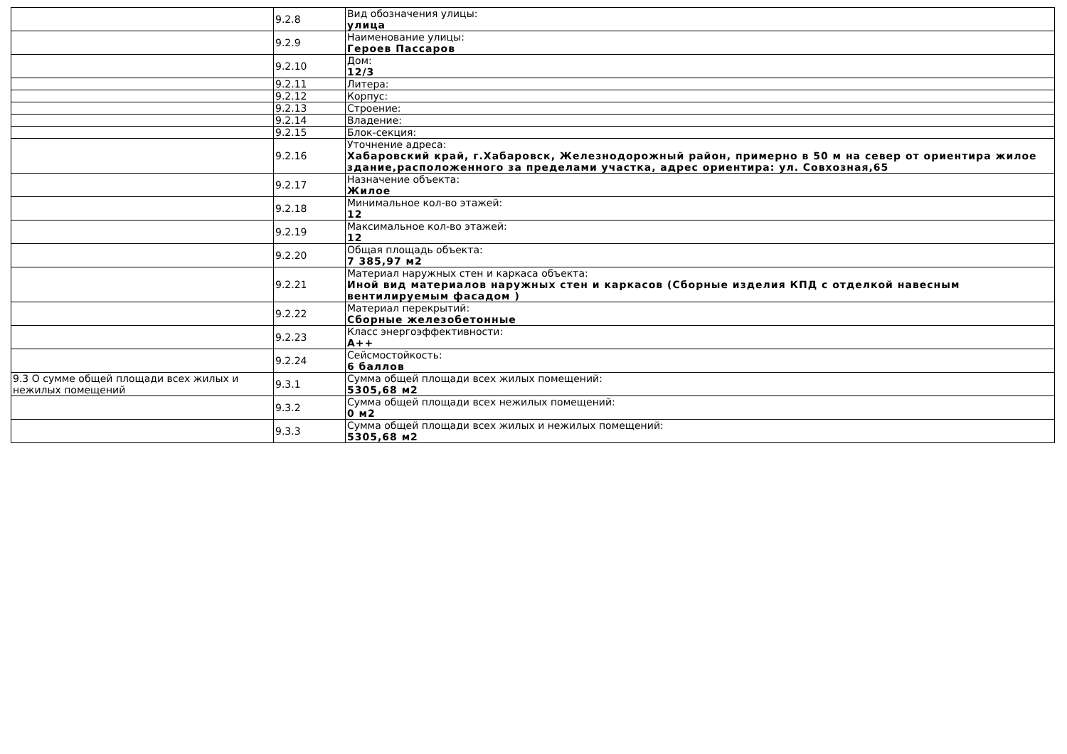| | 9.2.8 | Вид обозначения улицы: улица |
| | 9.2.9 | Наименование улицы: Героев Пассаров |
| | 9.2.10 | Дом: 12/3 |
| | 9.2.11 | Литера: |
| | 9.2.12 | Корпус: |
| | 9.2.13 | Строение: |
| | 9.2.14 | Владение: |
| | 9.2.15 | Блок-секция: |
| | 9.2.16 | Уточнение адреса: Хабаровский край, г.Хабаровск, Железнодорожный район, примерно в 50 м на север от ориентира жилое здание,расположенного за пределами участка, адрес ориентира: ул. Совхозная,65 |
| | 9.2.17 | Назначение объекта: Жилое |
| | 9.2.18 | Минимальное кол-во этажей: 12 |
| | 9.2.19 | Максимальное кол-во этажей: 12 |
| | 9.2.20 | Общая площадь объекта: 7 385,97 м2 |
| | 9.2.21 | Материал наружных стен и каркаса объекта: Иной вид материалов наружных стен и каркасов (Сборные изделия КПД с отделкой навесным вентилируемым фасадом ) |
| | 9.2.22 | Материал перекрытий: Сборные железобетонные |
| | 9.2.23 | Класс энергоэффективности: А++ |
| | 9.2.24 | Сейсмостойкость: 6 баллов |
| 9.3 О сумме общей площади всех жилых и нежилых помещений | 9.3.1 | Сумма общей площади всех жилых помещений: 5305,68 м2 |
| | 9.3.2 | Сумма общей площади всех нежилых помещений: 0 м2 |
| | 9.3.3 | Сумма общей площади всех жилых и нежилых помещений: 5305,68 м2 |